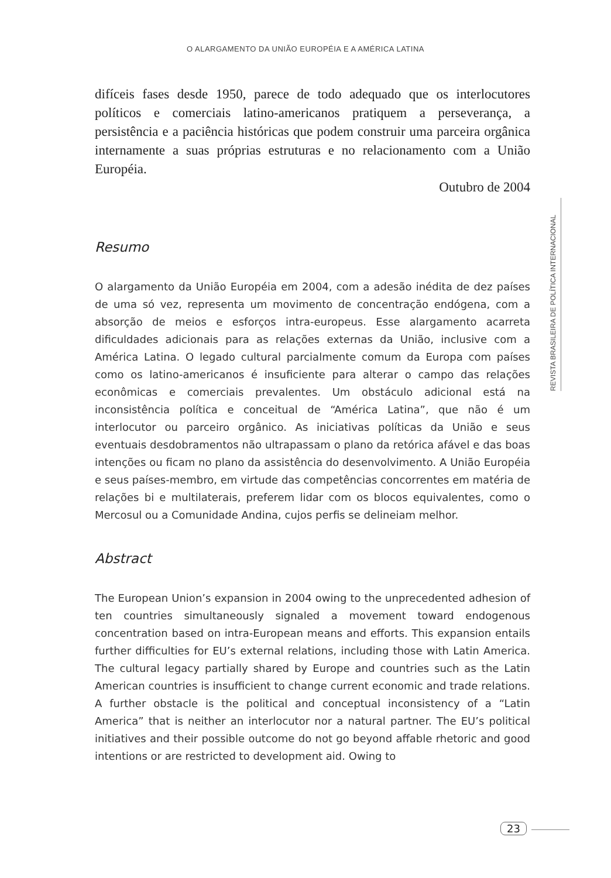O ALARGAMENTO DA UNIÃO EUROPÉIA E A AMÉRICA LATINA
REVISTA BRASILEIRA DE POLÍTICA INTERNACIONAL
difíceis fases desde 1950, parece de todo adequado que os interlocutores políticos e comerciais latino-americanos pratiquem a perseverança, a persistência e a paciência históricas que podem construir uma parceira orgânica internamente a suas próprias estruturas e no relacionamento com a União Européia.
Outubro de 2004
Resumo
O alargamento da União Européia em 2004, com a adesão inédita de dez países de uma só vez, representa um movimento de concentração endógena, com a absorção de meios e esforços intra-europeus. Esse alargamento acarreta dificuldades adicionais para as relações externas da União, inclusive com a América Latina. O legado cultural parcialmente comum da Europa com países como os latino-americanos é insuficiente para alterar o campo das relações econômicas e comerciais prevalentes. Um obstáculo adicional está na inconsistência política e conceitual de “América Latina”, que não é um interlocutor ou parceiro orgânico. As iniciativas políticas da União e seus eventuais desdobramentos não ultrapassam o plano da retórica afável e das boas intenções ou ficam no plano da assistência do desenvolvimento. A União Européia e seus países-membro, em virtude das competências concorrentes em matéria de relações bi e multilaterais, preferem lidar com os blocos equivalentes, como o Mercosul ou a Comunidade Andina, cujos perfis se delineiam melhor.
Abstract
The European Union’s expansion in 2004 owing to the unprecedented adhesion of ten countries simultaneously signaled a movement toward endogenous concentration based on intra-European means and efforts. This expansion entails further difficulties for EU’s external relations, including those with Latin America. The cultural legacy partially shared by Europe and countries such as the Latin American countries is insufficient to change current economic and trade relations. A further obstacle is the political and conceptual inconsistency of a “Latin America” that is neither an interlocutor nor a natural partner. The EU’s political initiatives and their possible outcome do not go beyond affable rhetoric and good intentions or are restricted to development aid. Owing to
23